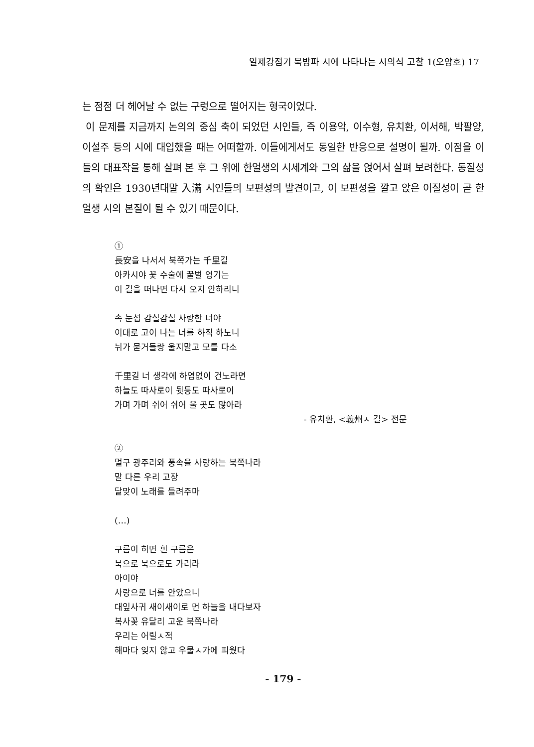일제강점기 북방파 시에 나타나는 시의식 고찰 1(오양호) 17
는 점점 더 헤어날 수 없는 구렁으로 떨어지는 형국이었다.
이 문제를 지금까지 논의의 중심 축이 되었던 시인들, 즉 이용악, 이수형, 유치환, 이서해, 박팔양, 이설주 등의 시에 대입했을 때는 어떠할까. 이들에게서도 동일한 반응으로 설명이 될까. 이점을 이들의 대표작을 통해 살펴 본 후 그 위에 한얼생의 시세계와 그의 삶을 얹어서 살펴 보려한다. 동질성의 확인은 1930년대말 入滿 시인들의 보편성의 발견이고, 이 보편성을 깔고 앉은 이질성이 곧 한얼생 시의 본질이 될 수 있기 때문이다.
①
長安을 나서서 북쪽가는 千里길
아카시야 꽃 수술에 꿀벌 엉기는
이 길을 떠나면 다시 오지 안하리니
속 눈섭 감실감실 사랑한 너야
이대로 고이 나는 너를 하직 하노니
뉘가 묻거들랑 울지말고 모를 다소
千里길 너 생각에 하염없이 건노라면
하늘도 따사로이 뒷등도 따사로이
가며 가며 쉬어 쉬어 울 곳도 많아라
- 유치환, <義州ㅅ 길> 전문
②
멀구 광주리와 풍속을 사랑하는 북쪽나라
말 다른 우리 고장
달맞이 노래를 들려주마
(…)
구름이 히면 흰 구름은
북으로 북으로도 가리라
아이야
사랑으로 너를 안았으니
대잎사귀 새이새이로 먼 하늘을 내다보자
복사꽃 유달리 고운 북쪽나라
우리는 어릴ㅅ적
해마다 잊지 않고 우물ㅅ가에 피웠다
- 179 -